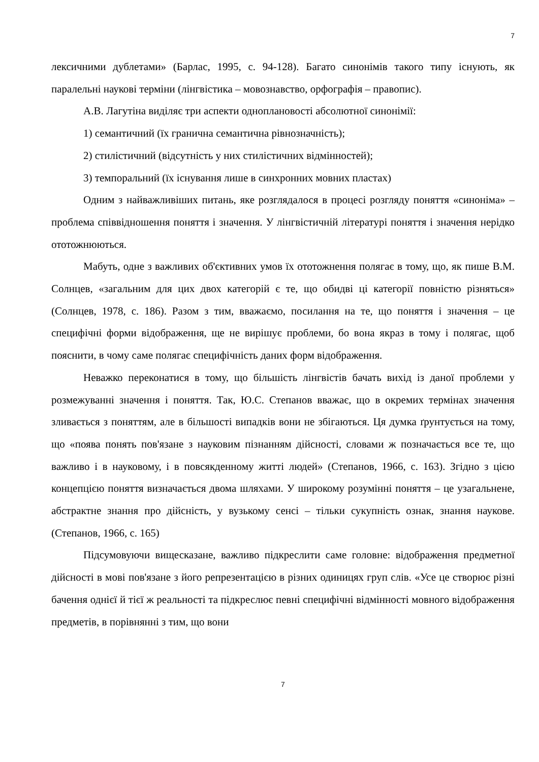7
лексичними дублетами» (Барлас, 1995, с. 94-128). Багато синонімів такого типу існують, як паралельні наукові терміни (лінгвістика – мовознавство, орфографія – правопис).
А.В. Лагутіна виділяє три аспекти одноплановості абсолютної синонімії:
1) семантичний (їх гранична семантична рівнозначність);
2) стилістичний (відсутність у них стилістичних відмінностей);
3) темпоральний (їх існування лише в синхронних мовних пластах)
Одним з найважливіших питань, яке розглядалося в процесі розгляду поняття «синоніма» – проблема співвідношення поняття і значення. У лінгвістичній літературі поняття і значення нерідко ототожнюються.
Мабуть, одне з важливих об'єктивних умов їх ототожнення полягає в тому, що, як пише В.М. Солнцев, «загальним для цих двох категорій є те, що обидві ці категорії повністю різняться» (Солнцев, 1978, с. 186). Разом з тим, вважаємо, посилання на те, що поняття і значення – це специфічні форми відображення, ще не вирішує проблеми, бо вона якраз в тому і полягає, щоб пояснити, в чому саме полягає специфічність даних форм відображення.
Неважко переконатися в тому, що більшість лінгвістів бачать вихід із даної проблеми у розмежуванні значення і поняття. Так, Ю.С. Степанов вважає, що в окремих термінах значення зливається з поняттям, але в більшості випадків вони не збігаються. Ця думка ґрунтується на тому, що «поява понять пов'язане з науковим пізнанням дійсності, словами ж позначається все те, що важливо і в науковому, і в повсякденному житті людей» (Степанов, 1966, с. 163). Згідно з цією концепцією поняття визначається двома шляхами. У широкому розумінні поняття – це узагальнене, абстрактне знання про дійсність, у вузькому сенсі – тільки сукупність ознак, знання наукове. (Степанов, 1966, с. 165)
Підсумовуючи вищесказане, важливо підкреслити саме головне: відображення предметної дійсності в мові пов'язане з його репрезентацією в різних одиницях груп слів. «Усе це створює різні бачення однієї й тієї ж реальності та підкреслює певні специфічні відмінності мовного відображення предметів, в порівнянні з тим, що вони
7